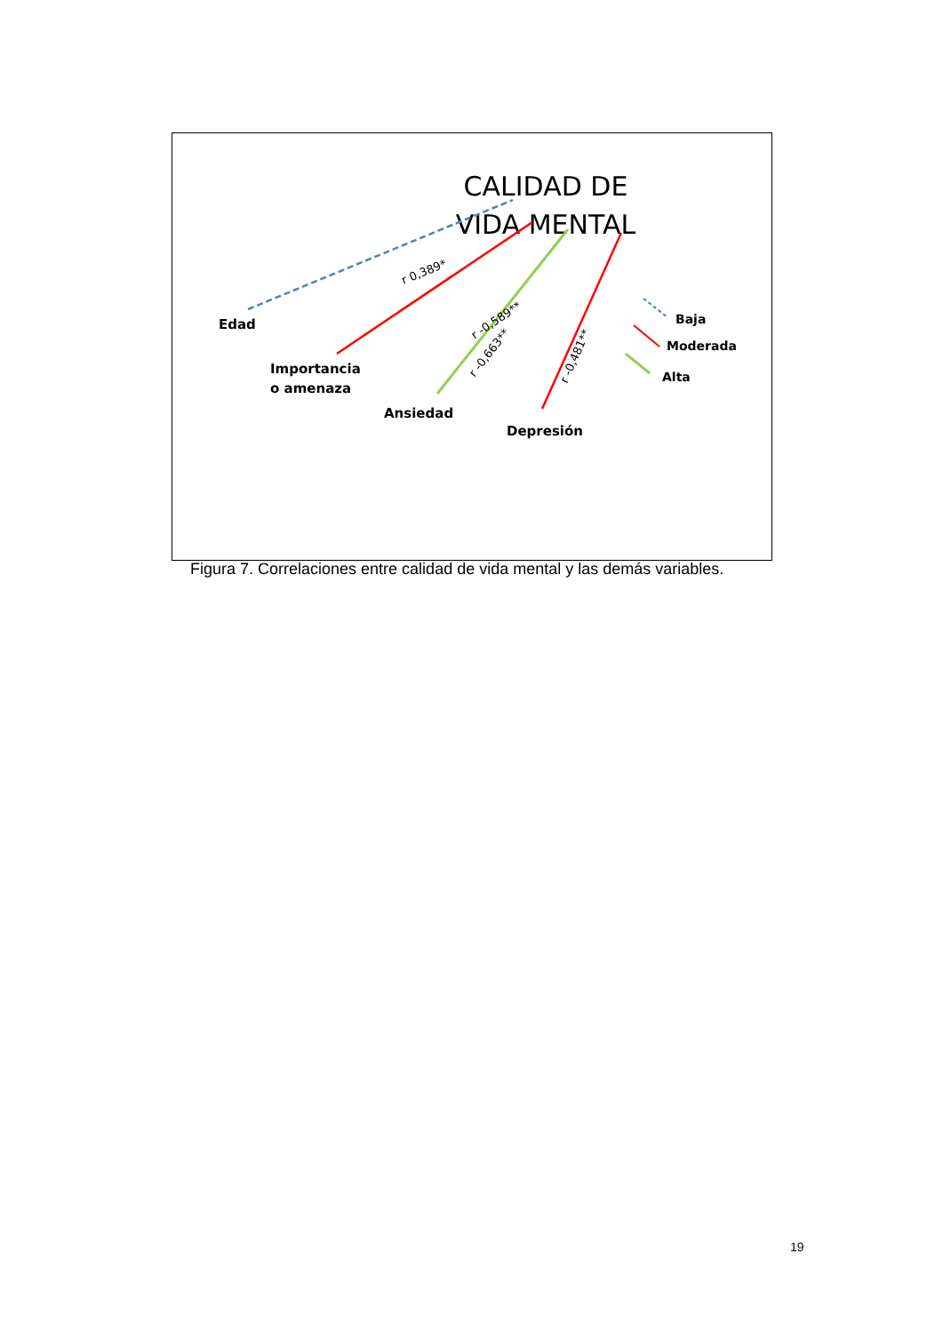CALIDAD DE
VIDA MENTAL
r 0,389*
r -0,589**
r -0,663**
r -0,481**
Edad
Importancia
o amenaza
Ansiedad
Depresión
Baja
Moderada
Alta
Figura 7. Correlaciones entre calidad de vida mental y las demás variables.
19